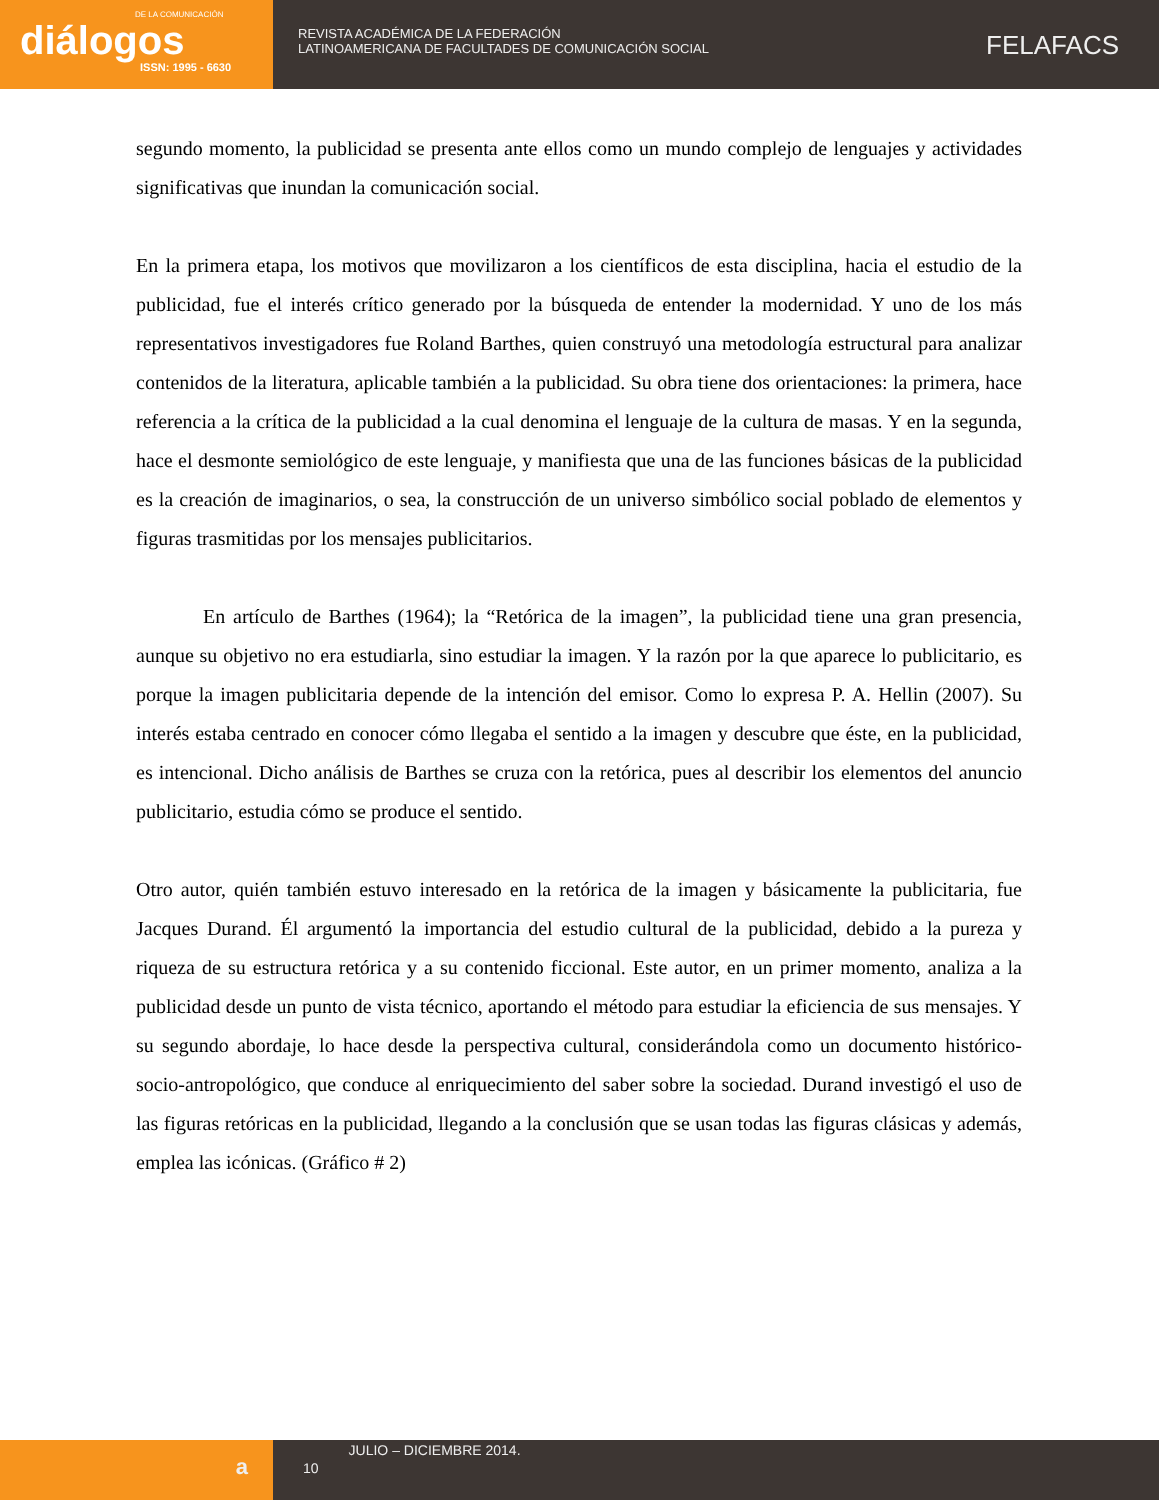DE LA COMUNICACIÓN
diálogos
ISSN: 1995 - 6630
REVISTA ACADÉMICA DE LA FEDERACIÓN
LATINOAMERICANA DE FACULTADES DE COMUNICACIÓN SOCIAL
FELAFACS
segundo momento, la publicidad se presenta ante ellos como un mundo complejo de lenguajes y actividades significativas que inundan la comunicación social.
En la primera etapa, los motivos que movilizaron a los científicos de esta disciplina, hacia el estudio de la publicidad, fue el interés crítico generado por la búsqueda de entender la modernidad. Y uno de los más representativos investigadores fue Roland Barthes, quien construyó una metodología estructural para analizar contenidos de la literatura, aplicable también a la publicidad. Su obra tiene dos orientaciones: la primera, hace referencia a la crítica de la publicidad a la cual denomina el lenguaje de la cultura de masas. Y en la segunda, hace el desmonte semiológico de este lenguaje, y manifiesta que una de las funciones básicas de la publicidad es la creación de imaginarios, o sea, la construcción de un universo simbólico social poblado de elementos y figuras trasmitidas por los mensajes publicitarios.
En artículo de Barthes (1964); la “Retórica de la imagen”, la publicidad tiene una gran presencia, aunque su objetivo no era estudiarla, sino estudiar la imagen. Y la razón por la que aparece lo publicitario, es porque la imagen publicitaria depende de la intención del emisor. Como lo expresa P. A. Hellin (2007). Su interés estaba centrado en conocer cómo llegaba el sentido a la imagen y descubre que éste, en la publicidad, es intencional. Dicho análisis de Barthes se cruza con la retórica, pues al describir los elementos del anuncio publicitario, estudia cómo se produce el sentido.
Otro autor, quién también estuvo interesado en la retórica de la imagen y básicamente la publicitaria, fue Jacques Durand. Él argumentó la importancia del estudio cultural de la publicidad, debido a la pureza y riqueza de su estructura retórica y a su contenido ficcional. Este autor, en un primer momento, analiza a la publicidad desde un punto de vista técnico, aportando el método para estudiar la eficiencia de sus mensajes. Y su segundo abordaje, lo hace desde la perspectiva cultural, considerándola como un documento histórico-socio-antropológico, que conduce al enriquecimiento del saber sobre la sociedad. Durand investigó el uso de las figuras retóricas en la publicidad, llegando a la conclusión que se usan todas las figuras clásicas y además, emplea las icónicas. (Gráfico # 2)
a
10
JULIO – DICIEMBRE 2014.